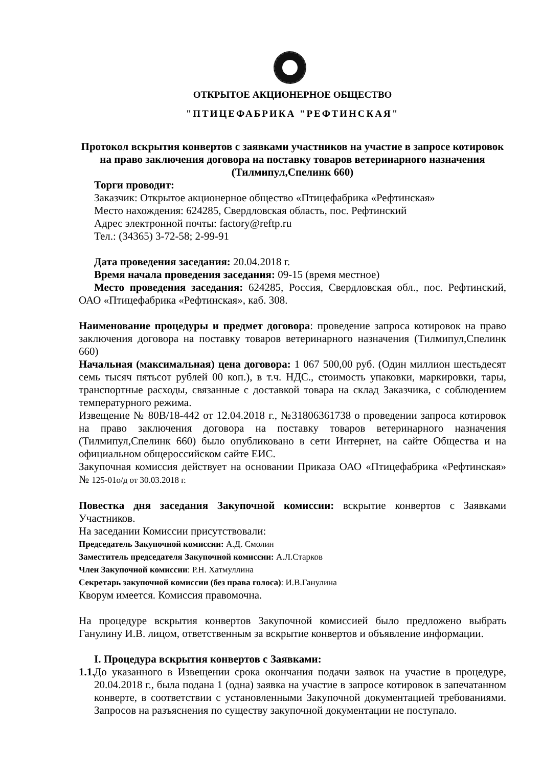ОТКРЫТОЕ АКЦИОНЕРНОЕ ОБЩЕСТВО
"ПТИЦЕФАБРИКА "РЕФТИНСКАЯ"
Протокол вскрытия конвертов с заявками участников на участие в запросе котировок на право заключения договора на поставку товаров ветеринарного назначения (Тилмипул,Спелинк 660)
Торги проводит:
Заказчик: Открытое акционерное общество «Птицефабрика «Рефтинская»
Место нахождения: 624285, Свердловская область, пос. Рефтинский
Адрес электронной почты: factory@reftp.ru
Тел.: (34365) 3-72-58; 2-99-91
Дата проведения заседания: 20.04.2018 г.
Время начала проведения заседания: 09-15 (время местное)
Место проведения заседания: 624285, Россия, Свердловская обл., пос. Рефтинский, ОАО «Птицефабрика «Рефтинская», каб. 308.
Наименование процедуры и предмет договора: проведение запроса котировок на право заключения договора на поставку товаров ветеринарного назначения (Тилмипул,Спелинк 660)
Начальная (максимальная) цена договора: 1 067 500,00 руб. (Один миллион шестьдесят семь тысяч пятьсот рублей 00 коп.), в т.ч. НДС., стоимость упаковки, маркировки, тары, транспортные расходы, связанные с доставкой товара на склад Заказчика, с соблюдением температурного режима.
Извещение № 80В/18-442 от 12.04.2018 г., №31806361738 о проведении запроса котировок на право заключения договора на поставку товаров ветеринарного назначения (Тилмипул,Спелинк 660) было опубликовано в сети Интернет, на сайте Общества и на официальном общероссийском сайте ЕИС.
Закупочная комиссия действует на основании Приказа ОАО «Птицефабрика «Рефтинская» № 125-01о/д от 30.03.2018 г.
Повестка дня заседания Закупочной комиссии: вскрытие конвертов с Заявками Участников.
На заседании Комиссии присутствовали:
Председатель Закупочной комиссии: А.Д. Смолин
Заместитель председателя Закупочной комиссии: А.Л.Старков
Член Закупочной комиссии: Р.Н. Хатмуллина
Секретарь закупочной комиссии (без права голоса): И.В.Ганулина
Кворум имеется. Комиссия правомочна.
На процедуре вскрытия конвертов Закупочной комиссией было предложено выбрать Ганулину И.В. лицом, ответственным за вскрытие конвертов и объявление информации.
I. Процедура вскрытия конвертов с Заявками:
1.1.
До указанного в Извещении срока окончания подачи заявок на участие в процедуре, 20.04.2018 г., была подана 1 (одна) заявка на участие в запросе котировок в запечатанном конверте, в соответствии с установленными Закупочной документацией требованиями. Запросов на разъяснения по существу закупочной документации не поступало.